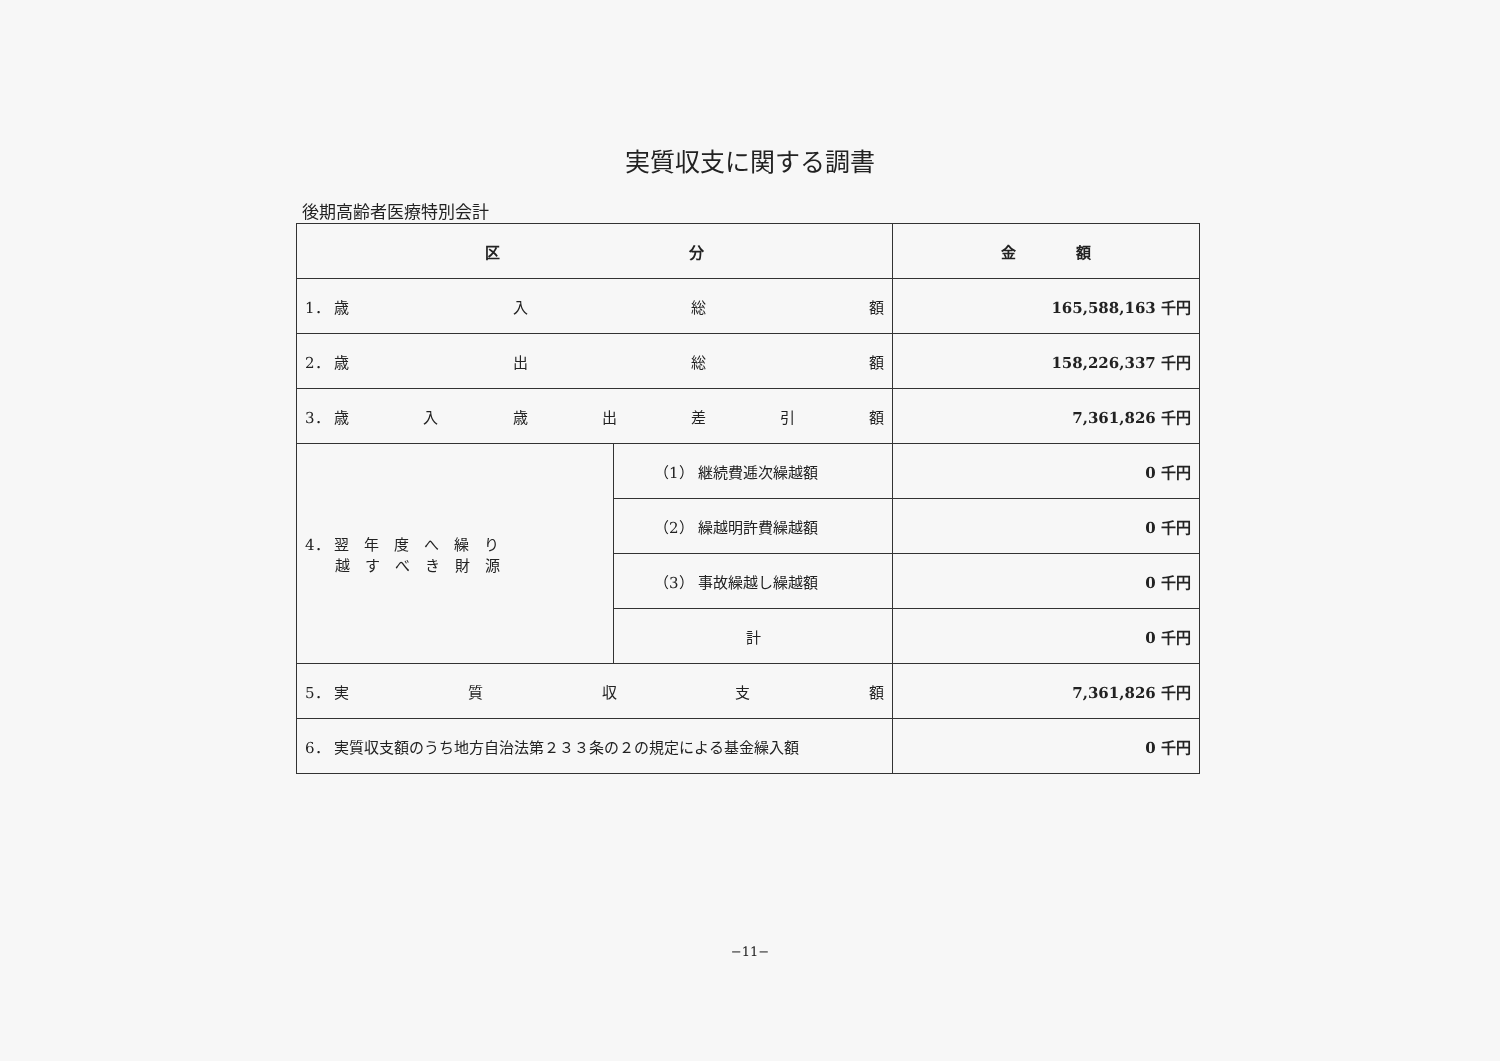実質収支に関する調書
後期高齢者医療特別会計
| 区 分 | | 金 額 |
| --- | --- | --- |
| 1． 歳 入 総 額 | | 165,588,163 千円 |
| 2． 歳 出 総 額 | | 158,226,337 千円 |
| 3． 歳 入 歳 出 差 引 額 | | 7,361,826 千円 |
| 4． 翌 年 度 へ 繰 り 越 す べ き 財 源 | （1） 継続費逓次繰越額 | 0 千円 |
| | （2） 繰越明許費繰越額 | 0 千円 |
| | （3） 事故繰越し繰越額 | 0 千円 |
| | 計 | 0 千円 |
| 5． 実 質 収 支 額 | | 7,361,826 千円 |
| 6． 実質収支額のうち地方自治法第２３３条の２の規定による基金繰入額 | | 0 千円 |
−11−